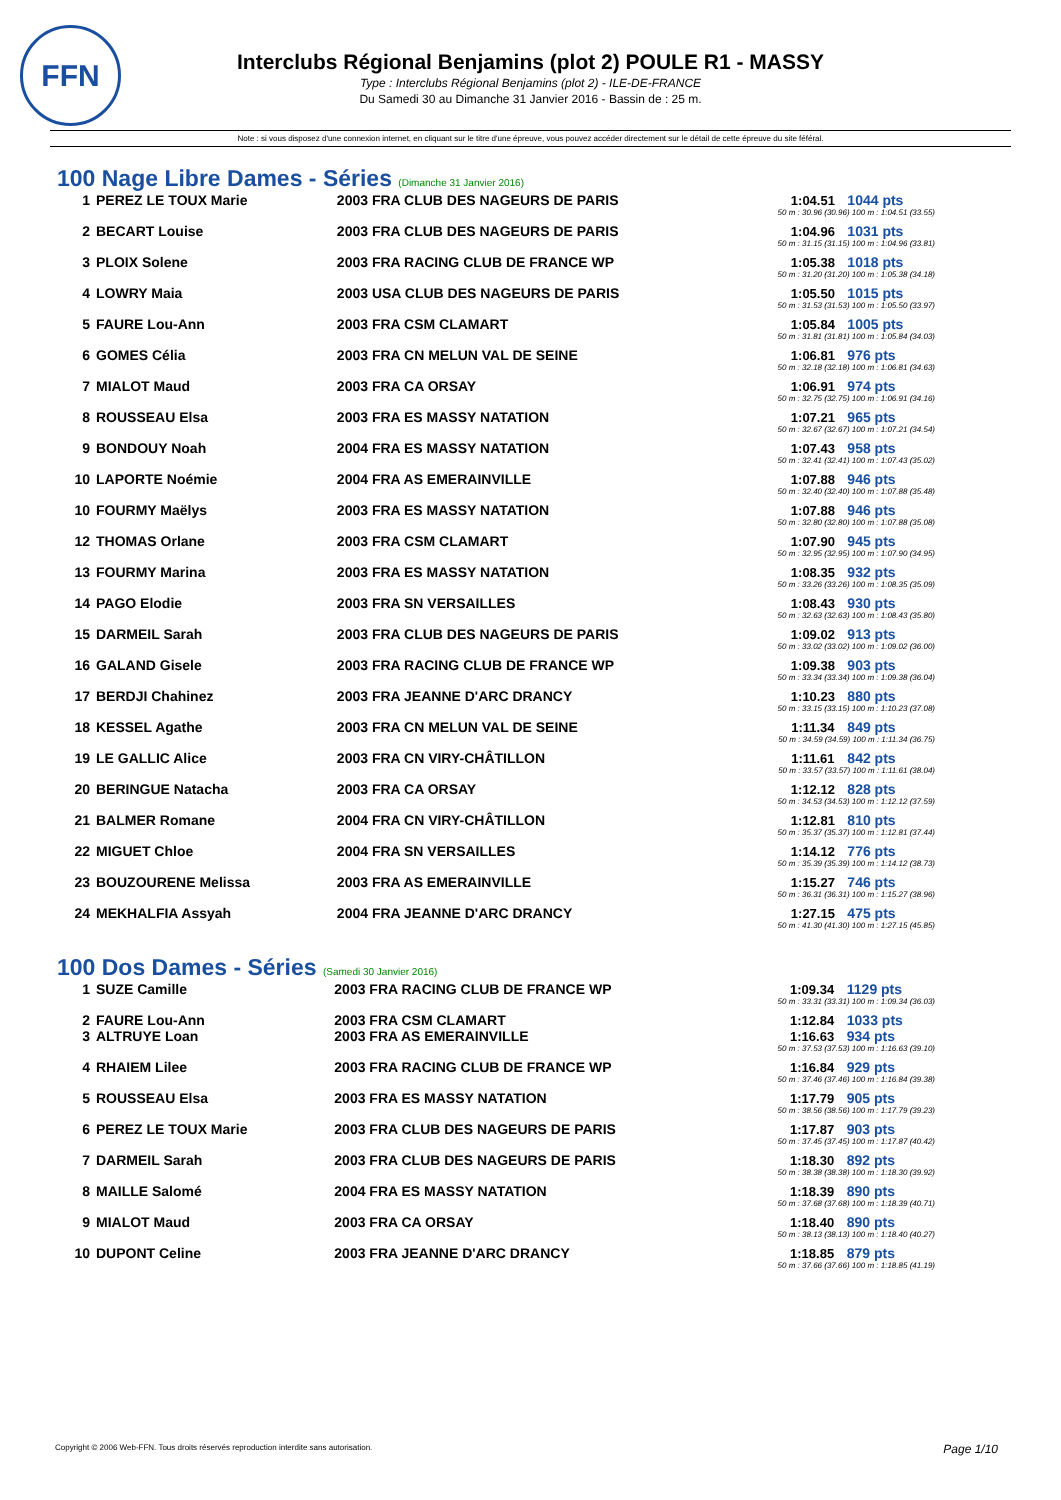FFN
Interclubs Régional Benjamins (plot 2) POULE R1 - MASSY
Type : Interclubs Régional Benjamins (plot 2) - ILE-DE-FRANCE
Du Samedi 30 au Dimanche 31 Janvier 2016 - Bassin de : 25 m.
Note : si vous disposez d'une connexion internet, en cliquant sur le titre d'une épreuve, vous pouvez accéder directement sur le détail de cette épreuve du site féféral.
100 Nage Libre Dames - Séries (Dimanche 31 Janvier 2016)
| 1 | PEREZ LE TOUX Marie | 2003 FRA CLUB DES NAGEURS DE PARIS | 1:04.51 | 1044 pts |
| 50 m : 30.96 (30.96) 100 m : 1:04.51 (33.55) | | | | |
| 2 | BECART Louise | 2003 FRA CLUB DES NAGEURS DE PARIS | 1:04.96 | 1031 pts |
| 50 m : 31.15 (31.15) 100 m : 1:04.96 (33.81) | | | | |
| 3 | PLOIX Solene | 2003 FRA RACING CLUB DE FRANCE WP | 1:05.38 | 1018 pts |
| 50 m : 31.20 (31.20) 100 m : 1:05.38 (34.18) | | | | |
| 4 | LOWRY Maia | 2003 USA CLUB DES NAGEURS DE PARIS | 1:05.50 | 1015 pts |
| 50 m : 31.53 (31.53) 100 m : 1:05.50 (33.97) | | | | |
| 5 | FAURE Lou-Ann | 2003 FRA CSM CLAMART | 1:05.84 | 1005 pts |
| 50 m : 31.81 (31.81) 100 m : 1:05.84 (34.03) | | | | |
| 6 | GOMES Célia | 2003 FRA CN MELUN VAL DE SEINE | 1:06.81 | 976 pts |
| 50 m : 32.18 (32.18) 100 m : 1:06.81 (34.63) | | | | |
| 7 | MIALOT Maud | 2003 FRA CA ORSAY | 1:06.91 | 974 pts |
| 50 m : 32.75 (32.75) 100 m : 1:06.91 (34.16) | | | | |
| 8 | ROUSSEAU Elsa | 2003 FRA ES MASSY NATATION | 1:07.21 | 965 pts |
| 50 m : 32.67 (32.67) 100 m : 1:07.21 (34.54) | | | | |
| 9 | BONDOUY Noah | 2004 FRA ES MASSY NATATION | 1:07.43 | 958 pts |
| 50 m : 32.41 (32.41) 100 m : 1:07.43 (35.02) | | | | |
| 10 | LAPORTE Noémie | 2004 FRA AS EMERAINVILLE | 1:07.88 | 946 pts |
| 50 m : 32.40 (32.40) 100 m : 1:07.88 (35.48) | | | | |
| 10 | FOURMY Maëlys | 2003 FRA ES MASSY NATATION | 1:07.88 | 946 pts |
| 50 m : 32.80 (32.80) 100 m : 1:07.88 (35.08) | | | | |
| 12 | THOMAS Orlane | 2003 FRA CSM CLAMART | 1:07.90 | 945 pts |
| 50 m : 32.95 (32.95) 100 m : 1:07.90 (34.95) | | | | |
| 13 | FOURMY Marina | 2003 FRA ES MASSY NATATION | 1:08.35 | 932 pts |
| 50 m : 33.26 (33.26) 100 m : 1:08.35 (35.09) | | | | |
| 14 | PAGO Elodie | 2003 FRA SN VERSAILLES | 1:08.43 | 930 pts |
| 50 m : 32.63 (32.63) 100 m : 1:08.43 (35.80) | | | | |
| 15 | DARMEIL Sarah | 2003 FRA CLUB DES NAGEURS DE PARIS | 1:09.02 | 913 pts |
| 50 m : 33.02 (33.02) 100 m : 1:09.02 (36.00) | | | | |
| 16 | GALAND Gisele | 2003 FRA RACING CLUB DE FRANCE WP | 1:09.38 | 903 pts |
| 50 m : 33.34 (33.34) 100 m : 1:09.38 (36.04) | | | | |
| 17 | BERDJI Chahinez | 2003 FRA JEANNE D'ARC DRANCY | 1:10.23 | 880 pts |
| 50 m : 33.15 (33.15) 100 m : 1:10.23 (37.08) | | | | |
| 18 | KESSEL Agathe | 2003 FRA CN MELUN VAL DE SEINE | 1:11.34 | 849 pts |
| 50 m : 34.59 (34.59) 100 m : 1:11.34 (36.75) | | | | |
| 19 | LE GALLIC Alice | 2003 FRA CN VIRY-CHÂTILLON | 1:11.61 | 842 pts |
| 50 m : 33.57 (33.57) 100 m : 1:11.61 (38.04) | | | | |
| 20 | BERINGUE Natacha | 2003 FRA CA ORSAY | 1:12.12 | 828 pts |
| 50 m : 34.53 (34.53) 100 m : 1:12.12 (37.59) | | | | |
| 21 | BALMER Romane | 2004 FRA CN VIRY-CHÂTILLON | 1:12.81 | 810 pts |
| 50 m : 35.37 (35.37) 100 m : 1:12.81 (37.44) | | | | |
| 22 | MIGUET Chloe | 2004 FRA SN VERSAILLES | 1:14.12 | 776 pts |
| 50 m : 35.39 (35.39) 100 m : 1:14.12 (38.73) | | | | |
| 23 | BOUZOURENE Melissa | 2003 FRA AS EMERAINVILLE | 1:15.27 | 746 pts |
| 50 m : 36.31 (36.31) 100 m : 1:15.27 (38.96) | | | | |
| 24 | MEKHALFIA Assyah | 2004 FRA JEANNE D'ARC DRANCY | 1:27.15 | 475 pts |
| 50 m : 41.30 (41.30) 100 m : 1:27.15 (45.85) | | | | |
100 Dos Dames - Séries (Samedi 30 Janvier 2016)
| 1 | SUZE Camille | 2003 FRA RACING CLUB DE FRANCE WP | 1:09.34 | 1129 pts |
| 50 m : 33.31 (33.31) 100 m : 1:09.34 (36.03) | | | | |
| 2 | FAURE Lou-Ann | 2003 FRA CSM CLAMART | 1:12.84 | 1033 pts |
| 3 | ALTRUYE Loan | 2003 FRA AS EMERAINVILLE | 1:16.63 | 934 pts |
| 50 m : 37.53 (37.53) 100 m : 1:16.63 (39.10) | | | | |
| 4 | RHAIEM Lilee | 2003 FRA RACING CLUB DE FRANCE WP | 1:16.84 | 929 pts |
| 50 m : 37.46 (37.46) 100 m : 1:16.84 (39.38) | | | | |
| 5 | ROUSSEAU Elsa | 2003 FRA ES MASSY NATATION | 1:17.79 | 905 pts |
| 50 m : 38.56 (38.56) 100 m : 1:17.79 (39.23) | | | | |
| 6 | PEREZ LE TOUX Marie | 2003 FRA CLUB DES NAGEURS DE PARIS | 1:17.87 | 903 pts |
| 50 m : 37.45 (37.45) 100 m : 1:17.87 (40.42) | | | | |
| 7 | DARMEIL Sarah | 2003 FRA CLUB DES NAGEURS DE PARIS | 1:18.30 | 892 pts |
| 50 m : 38.38 (38.38) 100 m : 1:18.30 (39.92) | | | | |
| 8 | MAILLE Salomé | 2004 FRA ES MASSY NATATION | 1:18.39 | 890 pts |
| 50 m : 37.68 (37.68) 100 m : 1:18.39 (40.71) | | | | |
| 9 | MIALOT Maud | 2003 FRA CA ORSAY | 1:18.40 | 890 pts |
| 50 m : 38.13 (38.13) 100 m : 1:18.40 (40.27) | | | | |
| 10 | DUPONT Celine | 2003 FRA JEANNE D'ARC DRANCY | 1:18.85 | 879 pts |
| 50 m : 37.66 (37.66) 100 m : 1:18.85 (41.19) | | | | |
Copyright © 2006 Web-FFN. Tous droits réservés reproduction interdite sans autorisation.
Page 1/10